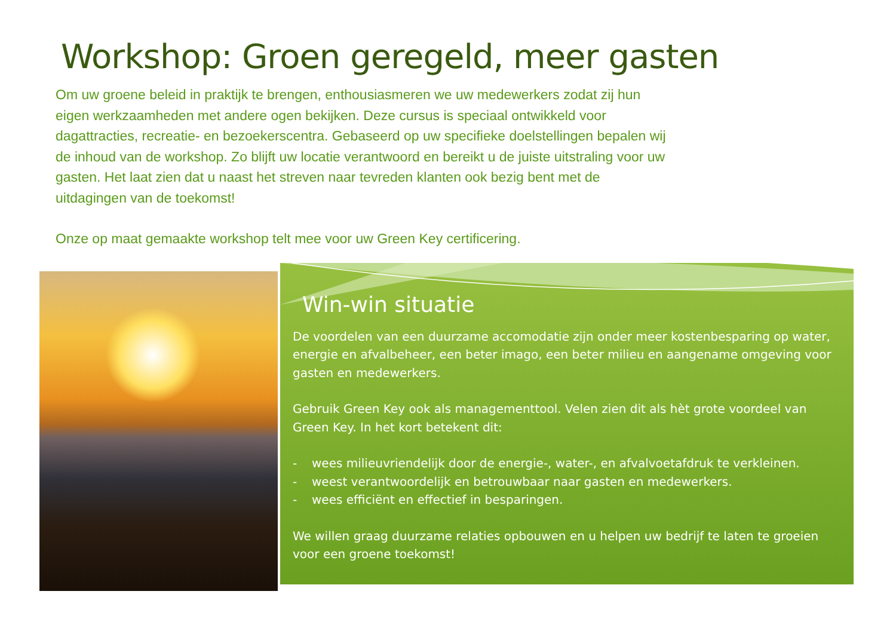Workshop: Groen geregeld, meer gasten
Om uw groene beleid in praktijk te brengen, enthousiasmeren we uw medewerkers zodat zij hun eigen werkzaamheden met andere ogen bekijken. Deze cursus is speciaal ontwikkeld voor dagattracties, recreatie- en bezoekerscentra. Gebaseerd op uw specifieke doelstellingen bepalen wij de inhoud van de workshop. Zo blijft uw locatie verantwoord en bereikt u de juiste uitstraling voor uw gasten. Het laat zien dat u naast het streven naar tevreden klanten ook bezig bent met de uitdagingen van de toekomst!
Onze op maat gemaakte workshop telt mee voor uw Green Key certificering.
Win-win situatie
De voordelen van een duurzame accomodatie zijn onder meer kostenbesparing op water, energie en afvalbeheer, een beter imago, een beter milieu en aangename omgeving voor gasten en medewerkers.
Gebruik Green Key ook als managementtool. Velen zien dit als hèt grote voordeel van Green Key. In het kort betekent dit:
- wees milieuvriendelijk door de energie-, water-, en afvalvoetafdruk te verkleinen.
- weest verantwoordelijk en betrouwbaar naar gasten en medewerkers.
- wees efficiënt en effectief in besparingen.
We willen graag duurzame relaties opbouwen en u helpen uw bedrijf te laten te groeien voor een groene toekomst!